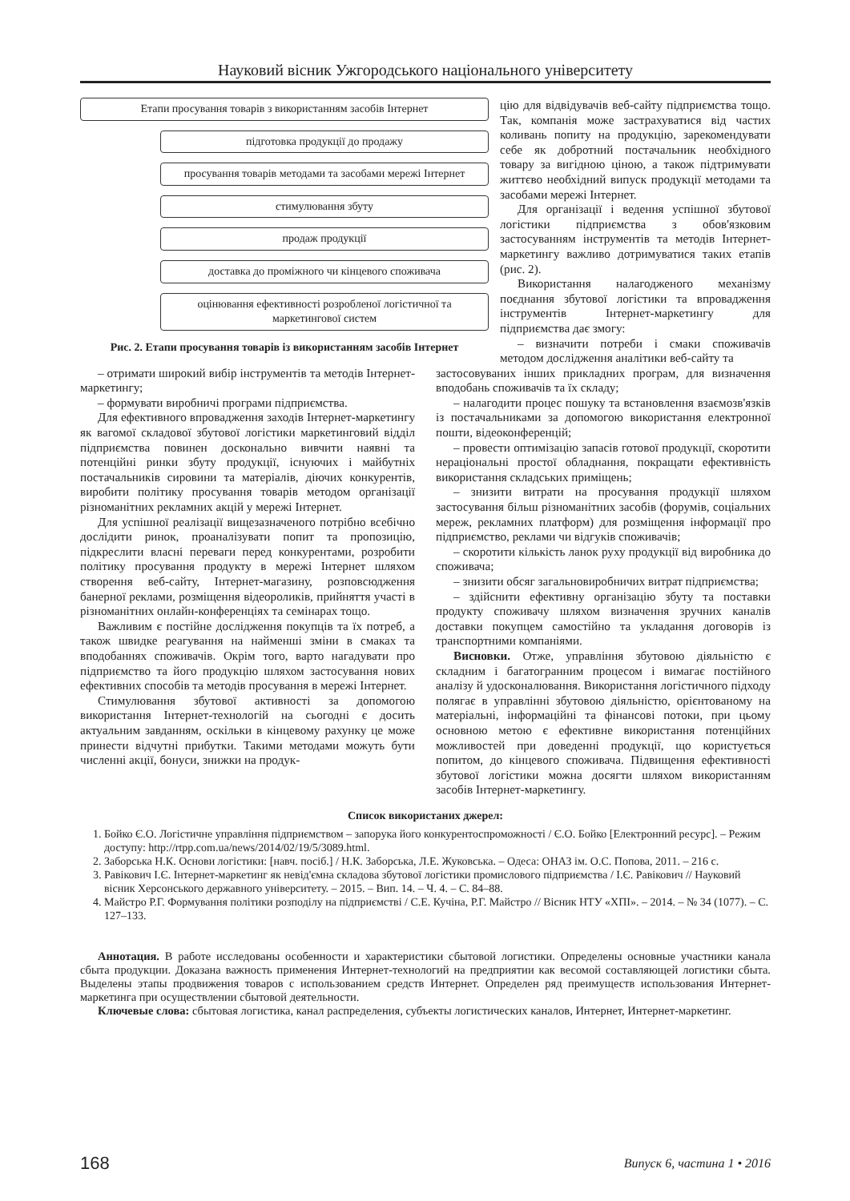Науковий вісник Ужгородського національного університету
Етапи просування товарів з використанням засобів Інтернет
підготовка продукції до продажу
просування товарів методами та засобами мережі Інтернет
стимулювання збуту
продаж продукції
доставка до проміжного чи кінцевого споживача
оцінювання ефективності розробленої логістичної та маркетингової систем
Рис. 2. Етапи просування товарів із використанням засобів Інтернет
цію для відвідувачів веб-сайту підприємства тощо. Так, компанія може застрахуватися від частих коливань попиту на продукцію, зарекомендувати себе як добротний постачальник необхідного товару за вигідною ціною, а також підтримувати життєво необхідний випуск продукції методами та засобами мережі Інтернет.
Для організації і ведення успішної збутової логістики підприємства з обов'язковим застосуванням інструментів та методів Інтернет-маркетингу важливо дотримуватися таких етапів (рис. 2).
Використання налагодженого механізму поєднання збутової логістики та впровадження інструментів Інтернет-маркетингу для підприємства дає змогу:
– визначити потреби і смаки споживачів методом дослідження аналітики веб-сайту та
– отримати широкий вибір інструментів та методів Інтернет-маркетингу;
– формувати виробничі програми підприємства.
Для ефективного впровадження заходів Інтернет-маркетингу як вагомої складової збутової логістики маркетинговий відділ підприємства повинен досконально вивчити наявні та потенційні ринки збуту продукції, існуючих і майбутніх постачальників сировини та матеріалів, діючих конкурентів, виробити політику просування товарів методом організації різноманітних рекламних акцій у мережі Інтернет.
Для успішної реалізації вищезазначеного потрібно всебічно дослідити ринок, проаналізувати попит та пропозицію, підкреслити власні переваги перед конкурентами, розробити політику просування продукту в мережі Інтернет шляхом створення веб-сайту, Інтернет-магазину, розповсюдження банерної реклами, розміщення відеороликів, прийняття участі в різноманітних онлайн-конференціях та семінарах тощо.
Важливим є постійне дослідження покупців та їх потреб, а також швидке реагування на найменші зміни в смаках та вподобаннях споживачів. Окрім того, варто нагадувати про підприємство та його продукцію шляхом застосування нових ефективних способів та методів просування в мережі Інтернет.
Стимулювання збутової активності за допомогою використання Інтернет-технологій на сьогодні є досить актуальним завданням, оскільки в кінцевому рахунку це може принести відчутні прибутки. Такими методами можуть бути численні акції, бонуси, знижки на продук-
застосовуваних інших прикладних програм, для визначення вподобань споживачів та їх складу;
– налагодити процес пошуку та встановлення взаємозв'язків із постачальниками за допомогою використання електронної пошти, відеоконференцій;
– провести оптимізацію запасів готової продукції, скоротити нераціональні простої обладнання, покращати ефективність використання складських приміщень;
– знизити витрати на просування продукції шляхом застосування більш різноманітних засобів (форумів, соціальних мереж, рекламних платформ) для розміщення інформації про підприємство, реклами чи відгуків споживачів;
– скоротити кількість ланок руху продукції від виробника до споживача;
– знизити обсяг загальновиробничих витрат підприємства;
– здійснити ефективну організацію збуту та поставки продукту споживачу шляхом визначення зручних каналів доставки покупцем самостійно та укладання договорів із транспортними компаніями.
Висновки. Отже, управління збутовою діяльністю є складним і багатогранним процесом і вимагає постійного аналізу й удосконалювання. Використання логістичного підходу полягає в управлінні збутовою діяльністю, орієнтованому на матеріальні, інформаційні та фінансові потоки, при цьому основною метою є ефективне використання потенційних можливостей при доведенні продукції, що користується попитом, до кінцевого споживача. Підвищення ефективності збутової логістики можна досягти шляхом використанням засобів Інтернет-маркетингу.
Список використаних джерел:
1. Бойко Є.О. Логістичне управління підприємством – запорука його конкурентоспроможності / Є.О. Бойко [Електронний ресурс]. – Режим доступу: http://rtpp.com.ua/news/2014/02/19/5/3089.html.
2. Заборська Н.К. Основи логістики: [навч. посіб.] / Н.К. Заборська, Л.Е. Жуковська. – Одеса: ОНАЗ ім. О.С. Попова, 2011. – 216 с.
3. Равікович І.Є. Інтернет-маркетинг як невід'ємна складова збутової логістики промислового підприємства / І.Є. Равікович // Науковий вісник Херсонського державного університету. – 2015. – Вип. 14. – Ч. 4. – С. 84–88.
4. Майстро Р.Г. Формування політики розподілу на підприємстві / С.Е. Кучіна, Р.Г. Майстро // Вісник НТУ «ХПІ». – 2014. – № 34 (1077). – С. 127–133.
Аннотация. В работе исследованы особенности и характеристики сбытовой логистики. Определены основные участники канала сбыта продукции. Доказана важность применения Интернет-технологий на предприятии как весомой составляющей логистики сбыта. Выделены этапы продвижения товаров с использованием средств Интернет. Определен ряд преимуществ использования Интернет-маркетинга при осуществлении сбытовой деятельности.
Ключевые слова: сбытовая логистика, канал распределения, субъекты логистических каналов, Интернет, Интернет-маркетинг.
168 Випуск 6, частина 1 • 2016